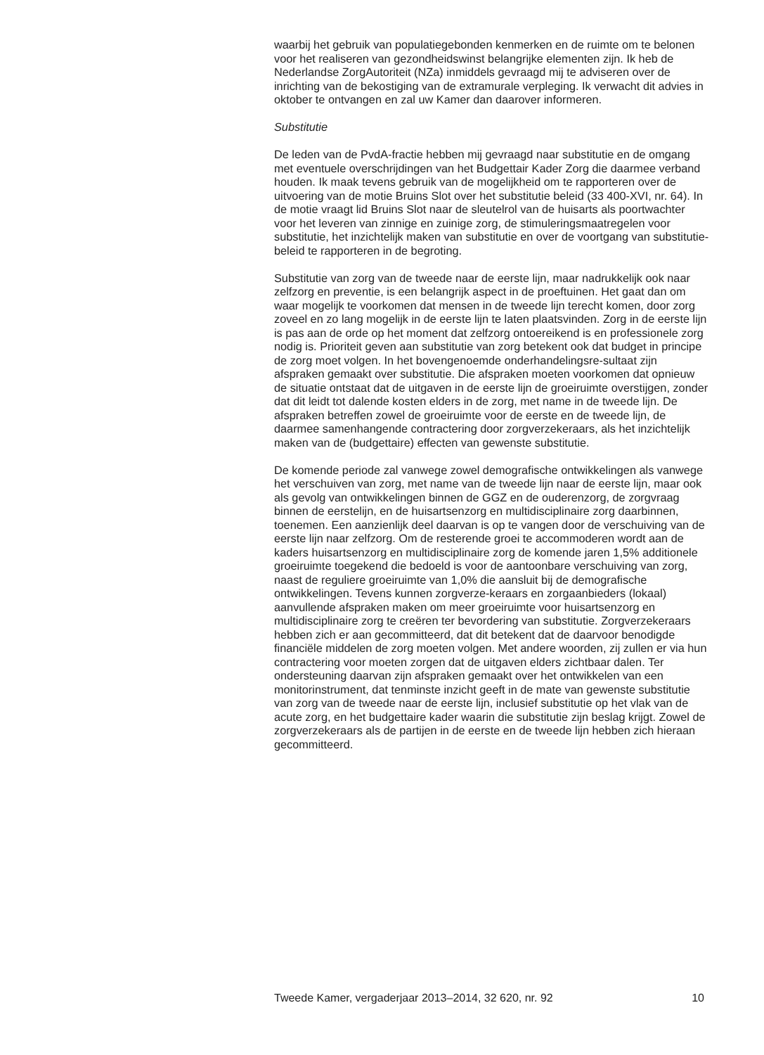waarbij het gebruik van populatiegebonden kenmerken en de ruimte om te belonen voor het realiseren van gezondheidswinst belangrijke elementen zijn. Ik heb de Nederlandse ZorgAutoriteit (NZa) inmiddels gevraagd mij te adviseren over de inrichting van de bekostiging van de extramurale verpleging. Ik verwacht dit advies in oktober te ontvangen en zal uw Kamer dan daarover informeren.
Substitutie
De leden van de PvdA-fractie hebben mij gevraagd naar substitutie en de omgang met eventuele overschrijdingen van het Budgettair Kader Zorg die daarmee verband houden. Ik maak tevens gebruik van de mogelijkheid om te rapporteren over de uitvoering van de motie Bruins Slot over het substitutie beleid (33 400-XVI, nr. 64). In de motie vraagt lid Bruins Slot naar de sleutelrol van de huisarts als poortwachter voor het leveren van zinnige en zuinige zorg, de stimuleringsmaatregelen voor substitutie, het inzichtelijk maken van substitutie en over de voortgang van substitutie-beleid te rapporteren in de begroting.
Substitutie van zorg van de tweede naar de eerste lijn, maar nadrukkelijk ook naar zelfzorg en preventie, is een belangrijk aspect in de proeftuinen. Het gaat dan om waar mogelijk te voorkomen dat mensen in de tweede lijn terecht komen, door zorg zoveel en zo lang mogelijk in de eerste lijn te laten plaatsvinden. Zorg in de eerste lijn is pas aan de orde op het moment dat zelfzorg ontoereikend is en professionele zorg nodig is. Prioriteit geven aan substitutie van zorg betekent ook dat budget in principe de zorg moet volgen. In het bovengenoemde onderhandelingsre-sultaat zijn afspraken gemaakt over substitutie. Die afspraken moeten voorkomen dat opnieuw de situatie ontstaat dat de uitgaven in de eerste lijn de groeiruimte overstijgen, zonder dat dit leidt tot dalende kosten elders in de zorg, met name in de tweede lijn. De afspraken betreffen zowel de groeiruimte voor de eerste en de tweede lijn, de daarmee samenhangende contractering door zorgverzekeraars, als het inzichtelijk maken van de (budgettaire) effecten van gewenste substitutie.
De komende periode zal vanwege zowel demografische ontwikkelingen als vanwege het verschuiven van zorg, met name van de tweede lijn naar de eerste lijn, maar ook als gevolg van ontwikkelingen binnen de GGZ en de ouderenzorg, de zorgvraag binnen de eerstelijn, en de huisartsenzorg en multidisciplinaire zorg daarbinnen, toenemen. Een aanzienlijk deel daarvan is op te vangen door de verschuiving van de eerste lijn naar zelfzorg. Om de resterende groei te accommoderen wordt aan de kaders huisartsenzorg en multidisciplinaire zorg de komende jaren 1,5% additionele groeiruimte toegekend die bedoeld is voor de aantoonbare verschuiving van zorg, naast de reguliere groeiruimte van 1,0% die aansluit bij de demografische ontwikkelingen. Tevens kunnen zorgverze-keraars en zorgaanbieders (lokaal) aanvullende afspraken maken om meer groeiruimte voor huisartsenzorg en multidisciplinaire zorg te creëren ter bevordering van substitutie. Zorgverzekeraars hebben zich er aan gecommitteerd, dat dit betekent dat de daarvoor benodigde financiële middelen de zorg moeten volgen. Met andere woorden, zij zullen er via hun contractering voor moeten zorgen dat de uitgaven elders zichtbaar dalen. Ter ondersteuning daarvan zijn afspraken gemaakt over het ontwikkelen van een monitorinstrument, dat tenminste inzicht geeft in de mate van gewenste substitutie van zorg van de tweede naar de eerste lijn, inclusief substitutie op het vlak van de acute zorg, en het budgettaire kader waarin die substitutie zijn beslag krijgt. Zowel de zorgverzekeraars als de partijen in de eerste en de tweede lijn hebben zich hieraan gecommitteerd.
Tweede Kamer, vergaderjaar 2013–2014, 32 620, nr. 92 10